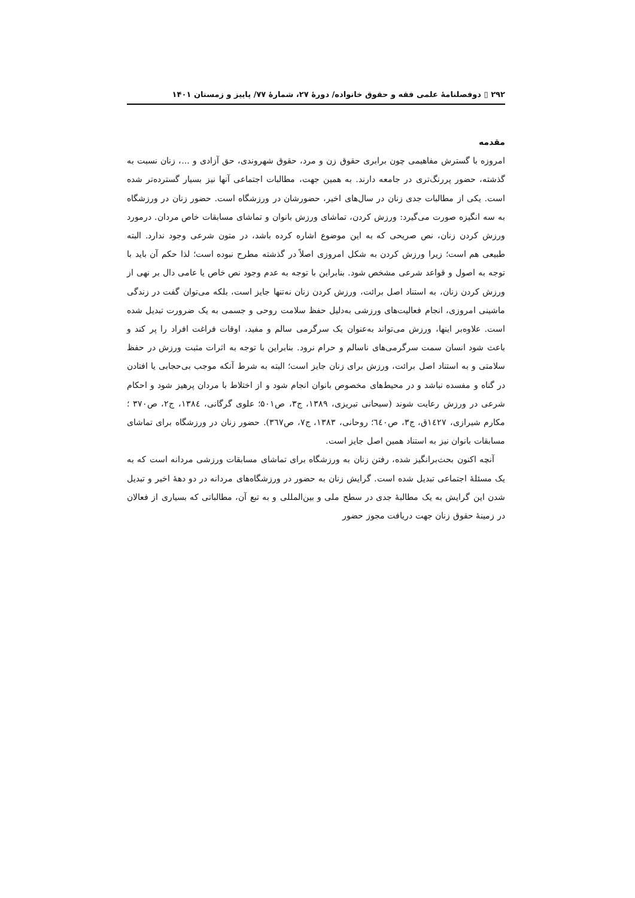۲۹۲ ▯ دوفصلنامهٔ علمی فقه و حقوق خانواده/ دورهٔ ۲۷، شمارهٔ ۷۷/ پاییز و زمستان ۱۴۰۱
مقدمه
امروزه با گسترش مفاهیمی چون برابری حقوق زن و مرد، حقوق شهروندی، حق آزادی و ...، زنان نسبت به گذشته، حضور پررنگ‌تری در جامعه دارند. به همین جهت، مطالبات اجتماعی آنها نیز بسیار گسترده‌تر شده است. یکی از مطالبات جدی زنان در سال‌های اخیر، حضورشان در ورزشگاه است. حضور زنان در ورزشگاه به سه انگیزه صورت می‌گیرد: ورزش کردن، تماشای ورزش بانوان و تماشای مسابقات خاص مردان. درمورد ورزش کردن زنان، نص صریحی که به این موضوع اشاره کرده باشد، در متون شرعی وجود ندارد. البته طبیعی هم است؛ زیرا ورزش کردن به شکل امروزی اصلاً در گذشته مطرح نبوده است؛ لذا حکم آن باید با توجه به اصول و قواعد شرعی مشخص شود. بنابراین با توجه به عدم وجود نص خاص یا عامی دال بر نهی از ورزش کردن زنان، به استناد اصل برائت، ورزش کردن زنان نه‌تنها جایز است، بلکه می‌توان گفت در زندگی ماشینی امروزی، انجام فعالیت‌های ورزشی به‌دلیل حفظ سلامت روحی و جسمی به یک ضرورت تبدیل شده است. علاوه‌بر اینها، ورزش می‌تواند به‌عنوان یک سرگرمی سالم و مفید، اوقات فراغت افراد را پر کند و باعث شود انسان سمت سرگرمی‌های ناسالم و حرام نرود. بنابراین با توجه به اثرات مثبت ورزش در حفظ سلامتی و به استناد اصل برائت، ورزش برای زنان جایز است؛ البته به شرط آنکه موجب بی‌حجابی یا افتادن در گناه و مفسده نباشد و در محیط‌های مخصوص بانوان انجام شود و از اختلاط با مردان پرهیز شود و احکام شرعی در ورزش رعایت شوند (سبحانی تبریزی، ۱۳۸۹، ج۳، ص۵۰۱؛ علوی گرگانی، ۱۳۸٤، ج۲، ص۳۷۰ ؛ مکارم شیرازی، ۱٤۲۷ق، ج۳، ص٦٤۰؛ روحانی، ۱۳۸۳، ج۷، ص۳٦۷). حضور زنان در ورزشگاه برای تماشای مسابقات بانوان نیز به استناد همین اصل جایز است.
آنچه اکنون بحث‌برانگیز شده، رفتن زنان به ورزشگاه برای تماشای مسابقات ورزشی مردانه است که به یک مسئلهٔ اجتماعی تبدیل شده است. گرایش زنان به حضور در ورزشگاه‌های مردانه در دو دههٔ اخیر و تبدیل شدن این گرایش به یک مطالبهٔ جدی در سطح ملی و بین‌المللی و به تبع آن، مطالباتی که بسیاری از فعالان در زمینهٔ حقوق زنان جهت دریافت مجوز حضور